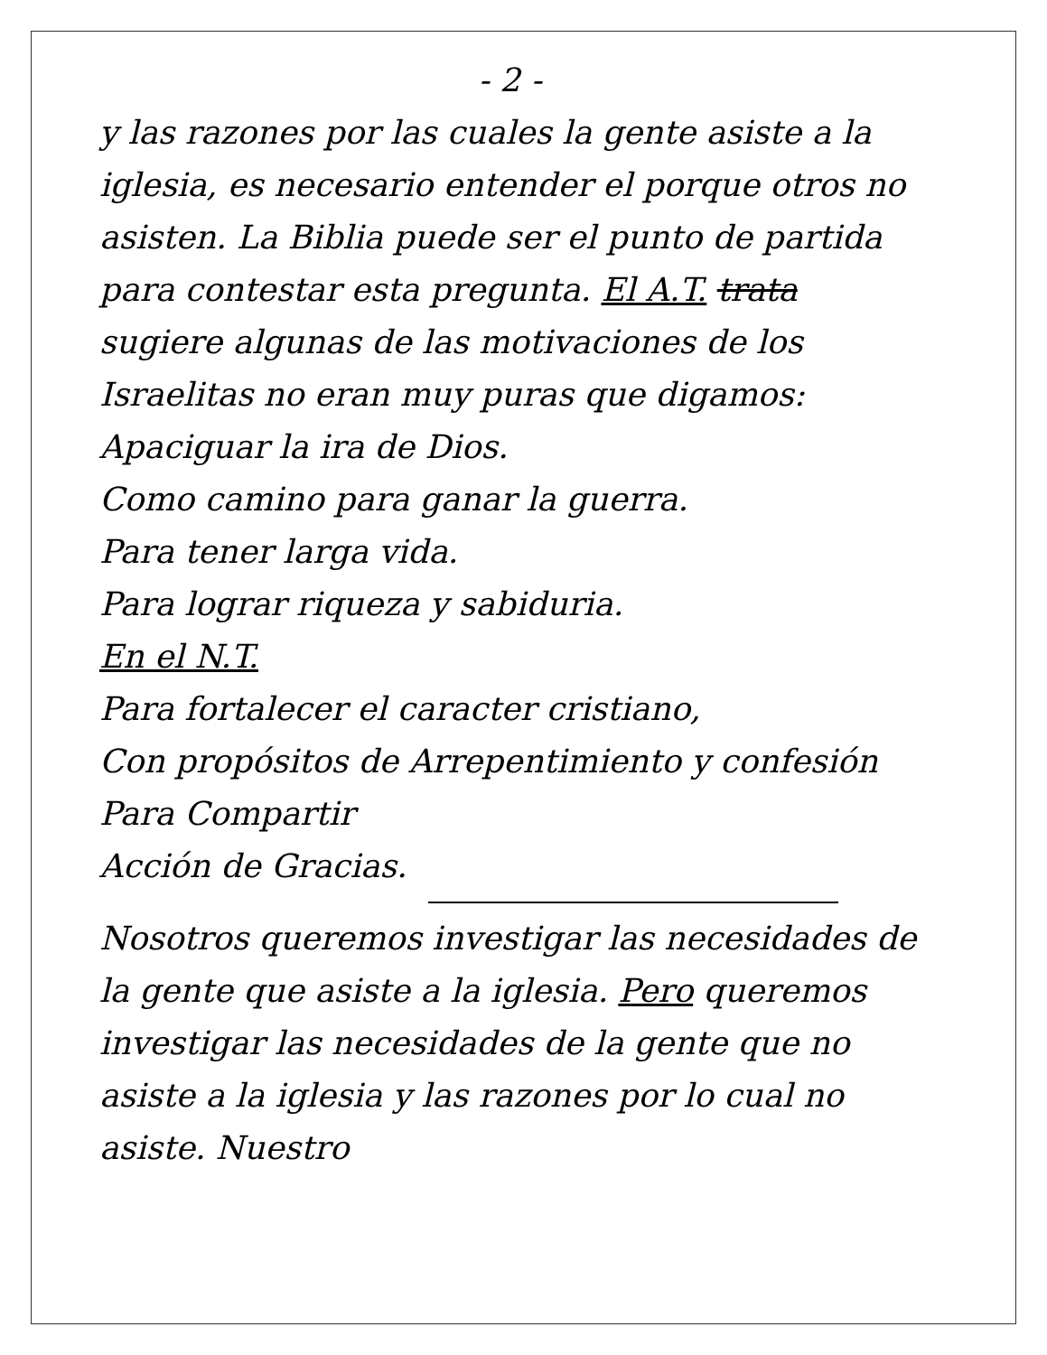- 2 -
y las razones por las cuales la gente asiste a la iglesia, es necesario entender el porque otros no asisten. La Biblia puede ser el punto de partida para contestar esta pregunta. El A.T. trata sugiere algunas de las motivaciones de los Israelitas no eran muy puras que digamos:
Apaciguar la ira de Dios.
Como camino para ganar la guerra.
Para tener larga vida.
Para lograr riqueza y sabiduria.
En el N.T.
Para fortalecer el caracter cristiano,
Con propósitos de Arrepentimiento y confesión
Para Compartir
Acción de Gracias.
Nosotros queremos investigar las necesidades de la gente que asiste a la iglesia. Pero queremos investigar las necesidades de la gente que no asiste a la iglesia y las razones por lo cual no asiste. Nuestro